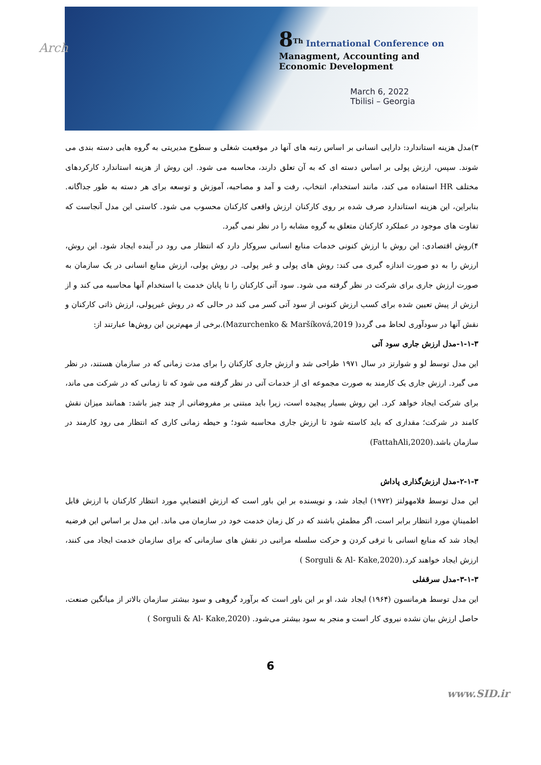Arch
8<sup>Th</sup> International Conference on
Managment, Accounting and
Economic Development
March 6, 2022
Tbilisi – Georgia
۳)مدل هزینه استاندارد: دارایی انسانی بر اساس رتبه های آنها در موقعیت شغلی و سطوح مدیریتی به گروه هایی دسته بندی می شوند. سپس، ارزش پولی بر اساس دسته ای که به آن تعلق دارند، محاسبه می شود. این روش از هزینه استاندارد کارکردهای مختلف HR استفاده می کند، مانند استخدام، انتخاب، رفت و آمد و مصاحبه، آموزش و توسعه برای هر دسته به طور جداگانه. بنابراین، این هزینه استاندارد صرف شده بر روی کارکنان ارزش واقعی کارکنان محسوب می شود. کاستی این مدل آنجاست که تفاوت های موجود در عملکرد کارکنان متعلق به گروه مشابه را در نظر نمی گیرد.
۴)روش اقتصادی: این روش با ارزش کنونی خدمات منابع انسانی سروکار دارد که انتظار می رود در آینده ایجاد شود. این روش، ارزش را به دو صورت اندازه گیری می کند: روش های پولی و غیر پولی. در روش پولی، ارزش منابع انسانی در یک سازمان به صورت ارزش جاری برای شرکت در نظر گرفته می شود. سود آتی کارکنان را تا پایان خدمت یا استخدام آنها محاسبه می کند و از ارزش از پیش تعیین شده برای کسب ارزش کنونی از سود آتی کسر می کند در حالی که در روش غیرپولی، ارزش ذاتی کارکنان و نقش آنها در سودآوری لحاظ می گردد( Mazurchenko & Maršíková,2019).برخی از مهم‌ترین این روش‌ها عبارتند از:
۱-۱-۳-مدل ارزش جاری سود آتی
این مدل توسط لو و شوارتز در سال ۱۹۷۱ طراحی شد و ارزش جاری کارکنان را برای مدت زمانی که در سازمان هستند، در نظر می گیرد. ارزش جاری یک کارمند به صورت مجموعه ای از خدمات آتی در نظر گرفته می شود که تا زمانی که در شرکت می ماند، برای شرکت ایجاد خواهد کرد. این روش بسیار پیچیده است، زیرا باید مبتنی بر مفروضاتی از چند چیز باشد: همانند میزان نقش کامند در شرکت؛ مقداری که باید کاسته شود تا ارزش جاری محاسبه شود؛ و حیطه زمانی کاری که انتظار می رود کارمند در سازمان باشد.(FattahAli,2020)
۲-۱-۳-مدل ارزش‌گذاری پاداش
این مدل توسط فلامهولتز (۱۹۷۲) ایجاد شد، و نویسنده بر این باور است که ارزش اقتضاییِ مورد انتظار کارکنان با ارزش قابل اطمینانِ مورد انتظار برابر است، اگر مطمئن باشند که در کل زمان خدمت خود در سازمان می ماند. این مدل بر اساس این فرضیه ایجاد شد که منابع انسانی با ترقی کردن و حرکت سلسله مراتبی در نقش های سازمانی که برای سازمان خدمت ایجاد می کنند، ارزش ایجاد خواهند کرد.(Sorguli & Al- Kake,2020 )
۳-۱-۳-مدل سرقفلی
این مدل توسط هرمانسون (۱۹۶۴) ایجاد شد، او بر این باور است که برآورد گروهی و سود بیشتر سازمان بالاتر از میانگین صنعت، حاصل ارزش بیان نشده نیروی کار است و منجر به سود بیشتر می‌شود. (Sorguli & Al- Kake,2020 )
6
www.SID.ir